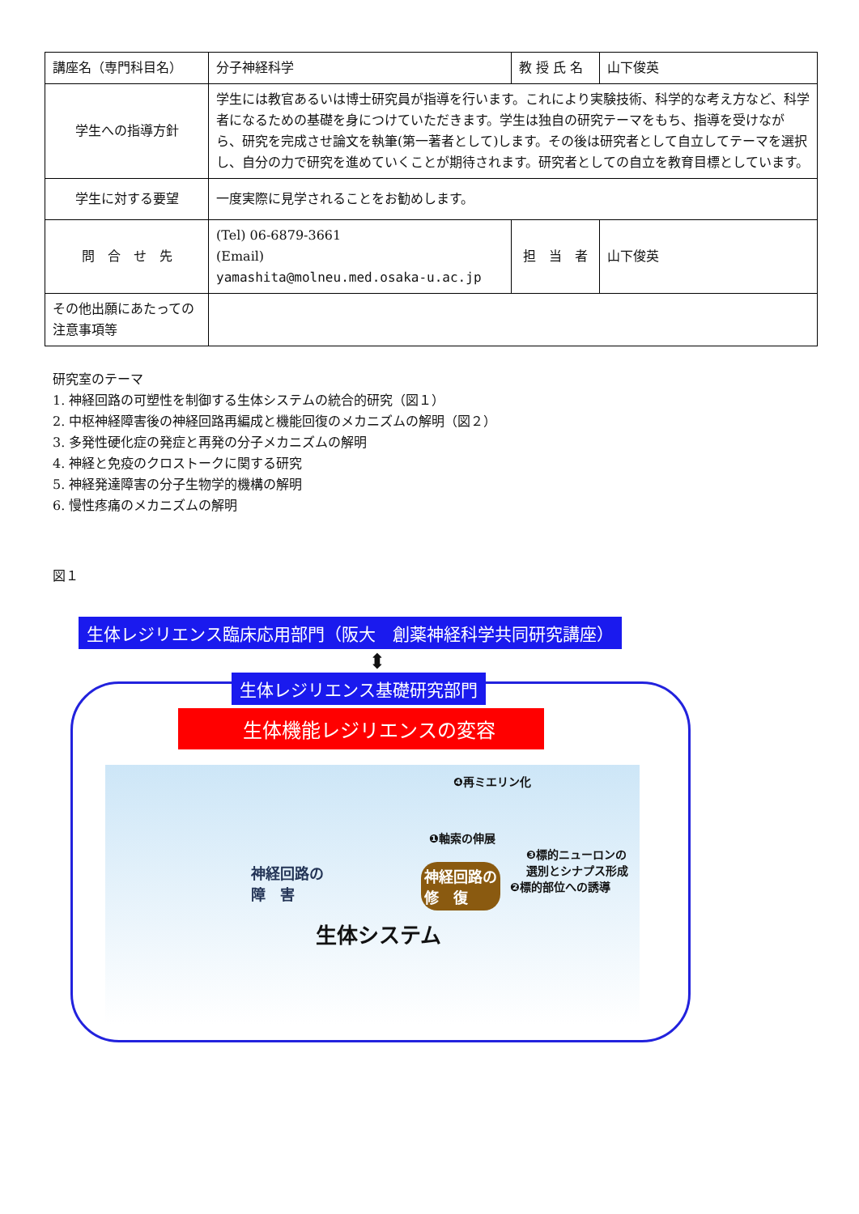| 講座名（専門科目名） | 分子神経科学 | 教 授 氏 名 | 山下俊英 |
| 学生への指導方針 | 学生には教官あるいは博士研究員が指導を行います。これにより実験技術、科学的な考え方など、科学者になるための基礎を身につけていただきます。学生は独自の研究テーマをもち、指導を受けながら、研究を完成させ論文を執筆(第一著者として)します。その後は研究者として自立してテーマを選択し、自分の力で研究を進めていくことが期待されます。研究者としての自立を教育目標としています。 | | |
| 学生に対する要望 | 一度実際に見学されることをお勧めします。 | | |
| 問 合 せ 先 | (Tel) 06-6879-3661 (Email) yamashita@molneu.med.osaka-u.ac.jp | 担 当 者 | 山下俊英 |
| その他出願にあたっての注意事項等 | | | |
研究室のテーマ
1. 神経回路の可塑性を制御する生体システムの統合的研究（図１）
2. 中枢神経障害後の神経回路再編成と機能回復のメカニズムの解明（図２）
3. 多発性硬化症の発症と再発の分子メカニズムの解明
4. 神経と免疫のクロストークに関する研究
5. 神経発達障害の分子生物学的機構の解明
6. 慢性疼痛のメカニズムの解明
図１
生体レジリエンス臨床応用部門（阪大　創薬神経科学共同研究講座）
⬍
生体レジリエンス基礎研究部門
生体機能レジリエンスの変容
❹再ミエリン化
❶軸索の伸展
❸標的ニューロンの
選別とシナプス形成
❷標的部位への誘導
神経回路の
障　害
神経回路の
修　復
生体システム